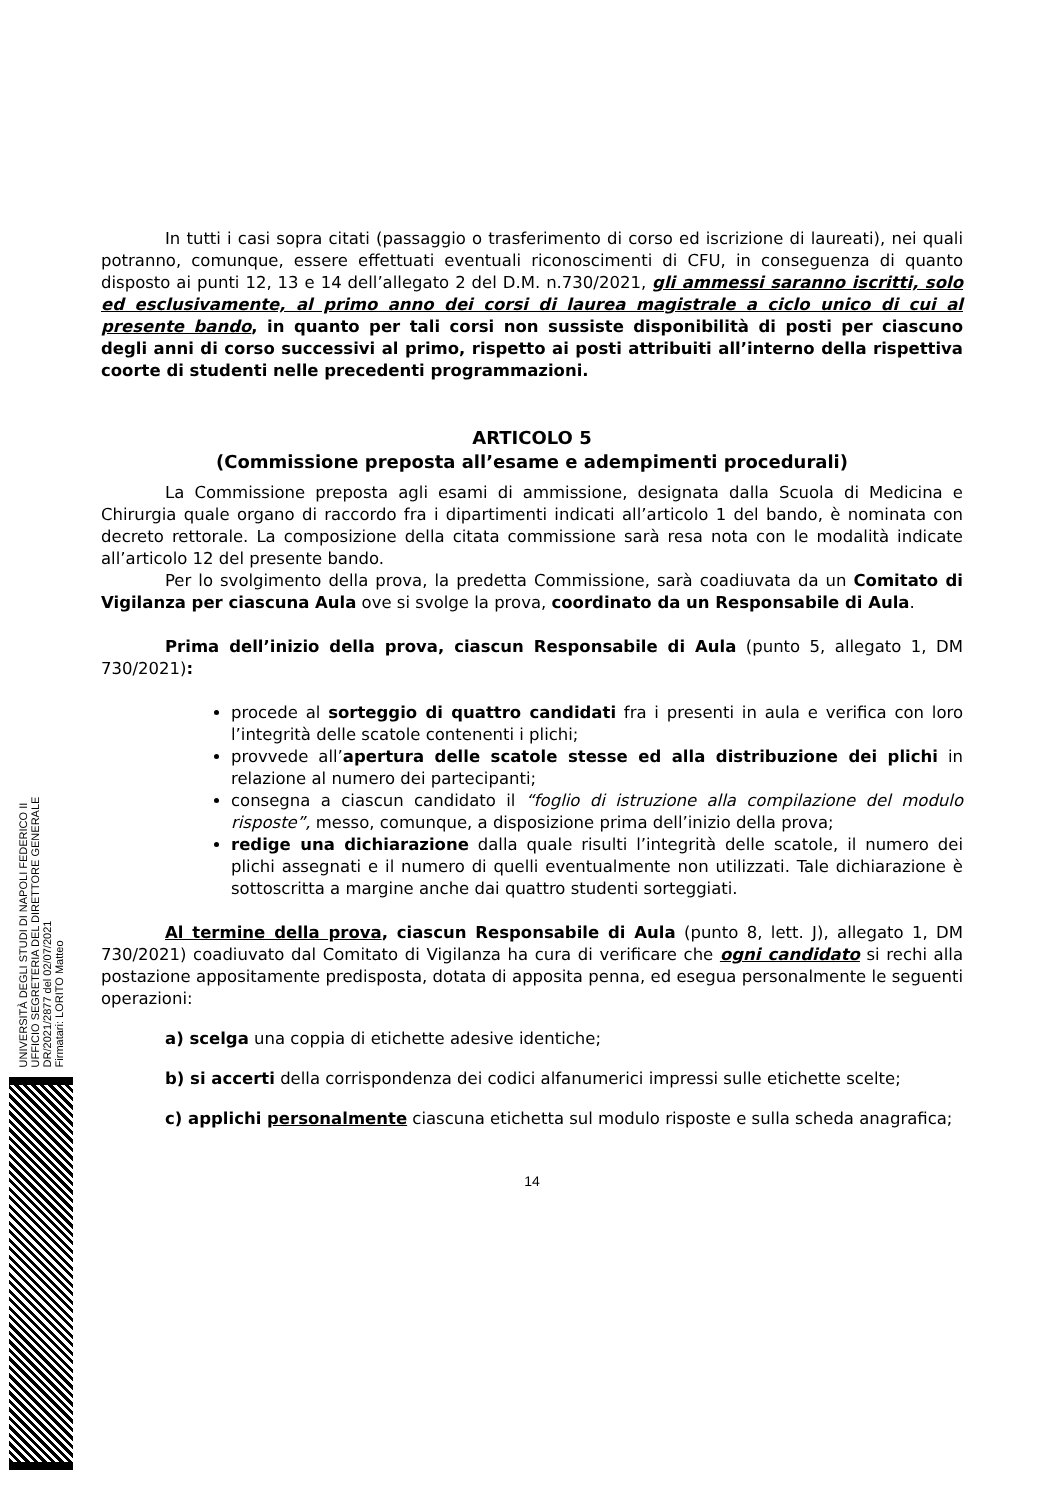In tutti i casi sopra citati (passaggio o trasferimento di corso ed iscrizione di laureati), nei quali potranno, comunque, essere effettuati eventuali riconoscimenti di CFU, in conseguenza di quanto disposto ai punti 12, 13 e 14 dell’allegato 2 del D.M. n.730/2021, gli ammessi saranno iscritti, solo ed esclusivamente, al primo anno dei corsi di laurea magistrale a ciclo unico di cui al presente bando, in quanto per tali corsi non sussiste disponibilità di posti per ciascuno degli anni di corso successivi al primo, rispetto ai posti attribuiti all’interno della rispettiva coorte di studenti nelle precedenti programmazioni.
ARTICOLO 5
(Commissione preposta all’esame e adempimenti procedurali)
La Commissione preposta agli esami di ammissione, designata dalla Scuola di Medicina e Chirurgia quale organo di raccordo fra i dipartimenti indicati all’articolo 1 del bando, è nominata con decreto rettorale. La composizione della citata commissione sarà resa nota con le modalità indicate all’articolo 12 del presente bando.
Per lo svolgimento della prova, la predetta Commissione, sarà coadiuvata da un Comitato di Vigilanza per ciascuna Aula ove si svolge la prova, coordinato da un Responsabile di Aula.
Prima dell’inizio della prova, ciascun Responsabile di Aula (punto 5, allegato 1, DM 730/2021):
procede al sorteggio di quattro candidati fra i presenti in aula e verifica con loro l’integrità delle scatole contenenti i plichi;
provvede all’apertura delle scatole stesse ed alla distribuzione dei plichi in relazione al numero dei partecipanti;
consegna a ciascun candidato il “foglio di istruzione alla compilazione del modulo risposte”, messo, comunque, a disposizione prima dell’inizio della prova;
redige una dichiarazione dalla quale risulti l’integrità delle scatole, il numero dei plichi assegnati e il numero di quelli eventualmente non utilizzati. Tale dichiarazione è sottoscritta a margine anche dai quattro studenti sorteggiati.
Al termine della prova, ciascun Responsabile di Aula (punto 8, lett. J), allegato 1, DM 730/2021) coadiuvato dal Comitato di Vigilanza ha cura di verificare che ogni candidato si rechi alla postazione appositamente predisposta, dotata di apposita penna, ed esegua personalmente le seguenti operazioni:
a) scelga una coppia di etichette adesive identiche;
b) si accerti della corrispondenza dei codici alfanumerici impressi sulle etichette scelte;
c) applichi personalmente ciascuna etichetta sul modulo risposte e sulla scheda anagrafica;
14
UNIVERSITÀ DEGLI STUDI DI NAPOLI FEDERICO II
UFFICIO SEGRETERIA DEL DIRETTORE GENERALE
DR/2021/2877 del 02/07/2021
Firmatari: LORITO Matteo